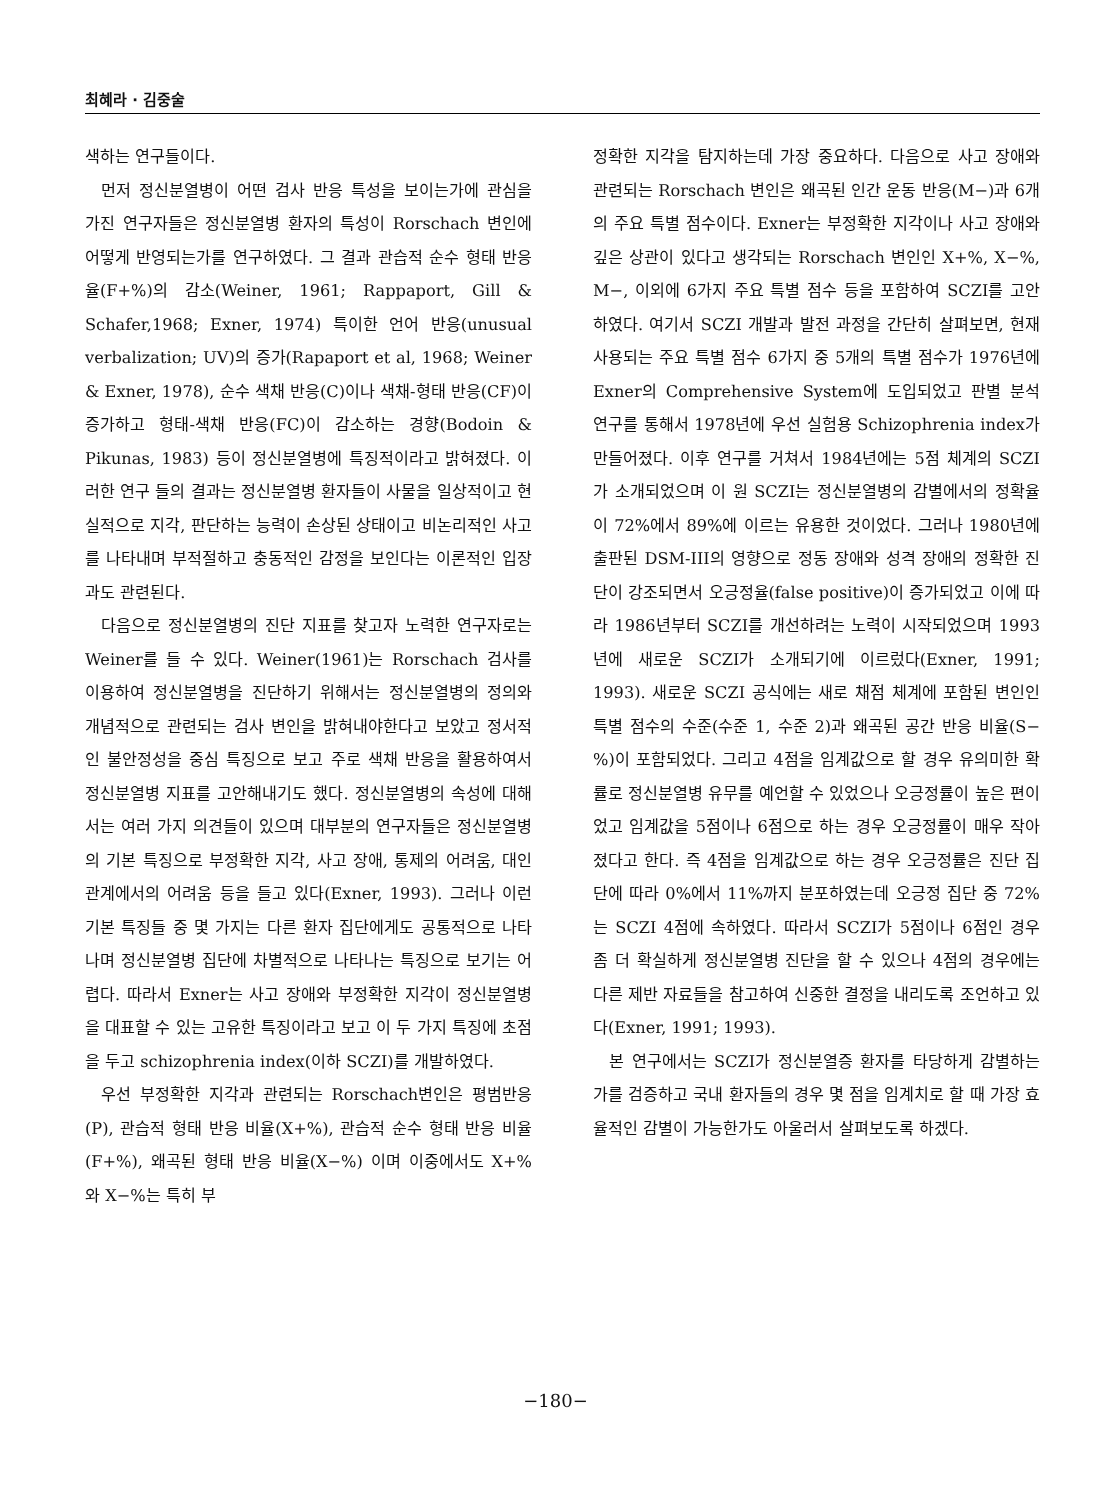최혜라 · 김중술
색하는 연구들이다.
먼저 정신분열병이 어떤 검사 반응 특성을 보이는가에 관심을 가진 연구자들은 정신분열병 환자의 특성이 Rorschach 변인에 어떻게 반영되는가를 연구하였다. 그 결과 관습적 순수 형태 반응율(F+%)의 감소(Weiner, 1961; Rappaport, Gill & Schafer,1968; Exner, 1974) 특이한 언어 반응(unusual verbalization; UV)의 증가(Rapaport et al, 1968; Weiner & Exner, 1978), 순수 색채 반응(C)이나 색채-형태 반응(CF)이 증가하고 형태-색채 반응(FC)이 감소하는 경향(Bodoin & Pikunas, 1983) 등이 정신분열병에 특징적이라고 밝혀졌다. 이러한 연구 들의 결과는 정신분열병 환자들이 사물을 일상적이고 현실적으로 지각, 판단하는 능력이 손상된 상태이고 비논리적인 사고를 나타내며 부적절하고 충동적인 감정을 보인다는 이론적인 입장과도 관련된다.
다음으로 정신분열병의 진단 지표를 찾고자 노력한 연구자로는 Weiner를 들 수 있다. Weiner(1961)는 Rorschach 검사를 이용하여 정신분열병을 진단하기 위해서는 정신분열병의 정의와 개념적으로 관련되는 검사 변인을 밝혀내야한다고 보았고 정서적인 불안정성을 중심 특징으로 보고 주로 색채 반응을 활용하여서 정신분열병 지표를 고안해내기도 했다. 정신분열병의 속성에 대해서는 여러 가지 의견들이 있으며 대부분의 연구자들은 정신분열병의 기본 특징으로 부정확한 지각, 사고 장애, 통제의 어려움, 대인 관계에서의 어려움 등을 들고 있다(Exner, 1993). 그러나 이런 기본 특징들 중 몇 가지는 다른 환자 집단에게도 공통적으로 나타나며 정신분열병 집단에 차별적으로 나타나는 특징으로 보기는 어렵다. 따라서 Exner는 사고 장애와 부정확한 지각이 정신분열병을 대표할 수 있는 고유한 특징이라고 보고 이 두 가지 특징에 초점을 두고 schizophrenia index(이하 SCZI)를 개발하였다.
우선 부정확한 지각과 관련되는 Rorschach변인은 평범반응(P), 관습적 형태 반응 비율(X+%), 관습적 순수 형태 반응 비율(F+%), 왜곡된 형태 반응 비율(X−%) 이며 이중에서도 X+% 와 X−%는 특히 부
정확한 지각을 탐지하는데 가장 중요하다. 다음으로 사고 장애와 관련되는 Rorschach 변인은 왜곡된 인간 운동 반응(M−)과 6개의 주요 특별 점수이다. Exner는 부정확한 지각이나 사고 장애와 깊은 상관이 있다고 생각되는 Rorschach 변인인 X+%, X−%, M−, 이외에 6가지 주요 특별 점수 등을 포함하여 SCZI를 고안하였다. 여기서 SCZI 개발과 발전 과정을 간단히 살펴보면, 현재 사용되는 주요 특별 점수 6가지 중 5개의 특별 점수가 1976년에 Exner의 Comprehensive System에 도입되었고 판별 분석 연구를 통해서 1978년에 우선 실험용 Schizophrenia index가 만들어졌다. 이후 연구를 거쳐서 1984년에는 5점 체계의 SCZI가 소개되었으며 이 원 SCZI는 정신분열병의 감별에서의 정확율이 72%에서 89%에 이르는 유용한 것이었다. 그러나 1980년에 출판된 DSM-III의 영향으로 정동 장애와 성격 장애의 정확한 진단이 강조되면서 오긍정율(false positive)이 증가되었고 이에 따라 1986년부터 SCZI를 개선하려는 노력이 시작되었으며 1993년에 새로운 SCZI가 소개되기에 이르렀다(Exner, 1991; 1993). 새로운 SCZI 공식에는 새로 채점 체계에 포함된 변인인 특별 점수의 수준(수준 1, 수준 2)과 왜곡된 공간 반응 비율(S−%)이 포함되었다. 그리고 4점을 임계값으로 할 경우 유의미한 확률로 정신분열병 유무를 예언할 수 있었으나 오긍정률이 높은 편이었고 임계값을 5점이나 6점으로 하는 경우 오긍정률이 매우 작아졌다고 한다. 즉 4점을 임계값으로 하는 경우 오긍정률은 진단 집단에 따라 0%에서 11%까지 분포하였는데 오긍정 집단 중 72%는 SCZI 4점에 속하였다. 따라서 SCZI가 5점이나 6점인 경우 좀 더 확실하게 정신분열병 진단을 할 수 있으나 4점의 경우에는 다른 제반 자료들을 참고하여 신중한 결정을 내리도록 조언하고 있다(Exner, 1991; 1993).
본 연구에서는 SCZI가 정신분열증 환자를 타당하게 감별하는가를 검증하고 국내 환자들의 경우 몇 점을 임계치로 할 때 가장 효율적인 감별이 가능한가도 아울러서 살펴보도록 하겠다.
−180−